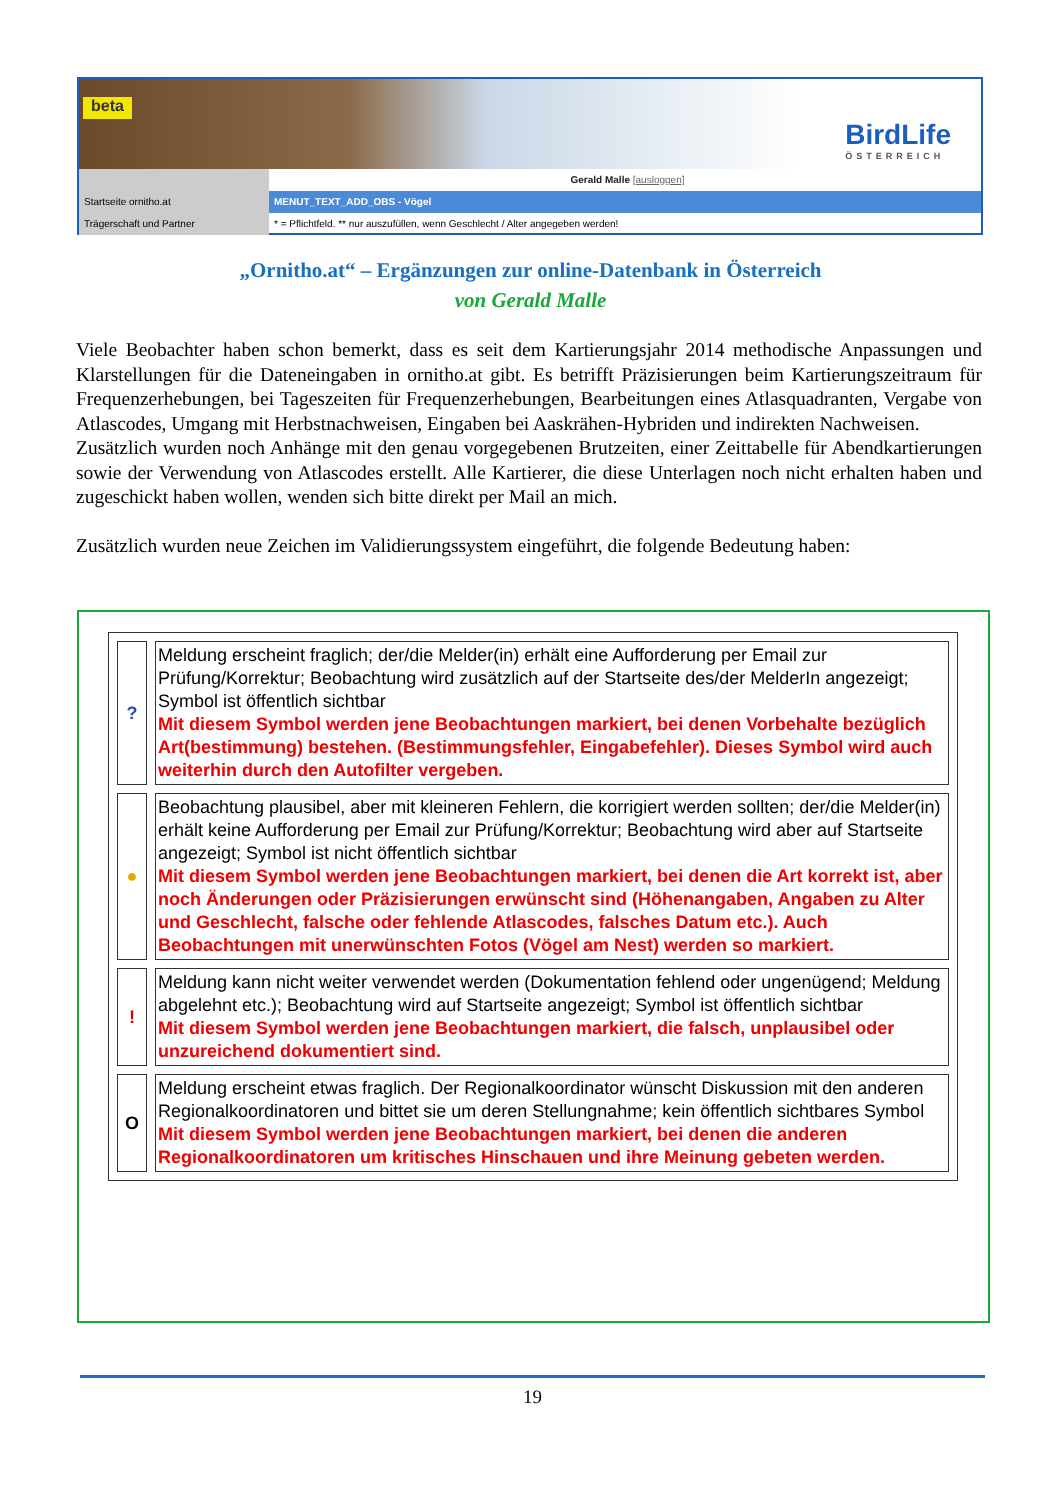beta BirdLife
ÖSTERREICH
Gerald Malle [ausloggen]
Startseite ornitho.at MENUT_TEXT_ADD_OBS - Vögel
Trägerschaft und Partner * = Pflichtfeld. ** nur auszufüllen, wenn Geschlecht / Alter angegeben werden!
„Ornitho.at“ – Ergänzungen zur online-Datenbank in Österreich
von Gerald Malle
Viele Beobachter haben schon bemerkt, dass es seit dem Kartierungsjahr 2014 methodische Anpassungen und Klarstellungen für die Dateneingaben in ornitho.at gibt. Es betrifft Präzisierungen beim Kartierungszeitraum für Frequenzerhebungen, bei Tageszeiten für Frequenzerhebungen, Bearbeitungen eines Atlasquadranten, Vergabe von Atlascodes, Umgang mit Herbstnachweisen, Eingaben bei Aaskrähen-Hybriden und indirekten Nachweisen.
Zusätzlich wurden noch Anhänge mit den genau vorgegebenen Brutzeiten, einer Zeittabelle für Abendkartierungen sowie der Verwendung von Atlascodes erstellt. Alle Kartierer, die diese Unterlagen noch nicht erhalten haben und zugeschickt haben wollen, wenden sich bitte direkt per Mail an mich.
Zusätzlich wurden neue Zeichen im Validierungssystem eingeführt, die folgende Bedeutung haben:
| ? | Meldung erscheint fraglich; der/die Melder(in) erhält eine Aufforderung per Email zur Prüfung/Korrektur; Beobachtung wird zusätzlich auf der Startseite des/der MelderIn angezeigt; Symbol ist öffentlich sichtbar Mit diesem Symbol werden jene Beobachtungen markiert, bei denen Vorbehalte bezüglich Art(bestimmung) bestehen. (Bestimmungsfehler, Eingabefehler). Dieses Symbol wird auch weiterhin durch den Autofilter vergeben. |
| ● | Beobachtung plausibel, aber mit kleineren Fehlern, die korrigiert werden sollten; der/die Melder(in) erhält keine Aufforderung per Email zur Prüfung/Korrektur; Beobachtung wird aber auf Startseite angezeigt; Symbol ist nicht öffentlich sichtbar Mit diesem Symbol werden jene Beobachtungen markiert, bei denen die Art korrekt ist, aber noch Änderungen oder Präzisierungen erwünscht sind (Höhenangaben, Angaben zu Alter und Geschlecht, falsche oder fehlende Atlascodes, falsches Datum etc.). Auch Beobachtungen mit unerwünschten Fotos (Vögel am Nest) werden so markiert. |
| ! | Meldung kann nicht weiter verwendet werden (Dokumentation fehlend oder ungenügend; Meldung abgelehnt etc.); Beobachtung wird auf Startseite angezeigt; Symbol ist öffentlich sichtbar Mit diesem Symbol werden jene Beobachtungen markiert, die falsch, unplausibel oder unzureichend dokumentiert sind. |
| O | Meldung erscheint etwas fraglich. Der Regionalkoordinator wünscht Diskussion mit den anderen Regionalkoordinatoren und bittet sie um deren Stellungnahme; kein öffentlich sichtbares Symbol Mit diesem Symbol werden jene Beobachtungen markiert, bei denen die anderen Regionalkoordinatoren um kritisches Hinschauen und ihre Meinung gebeten werden. |
19